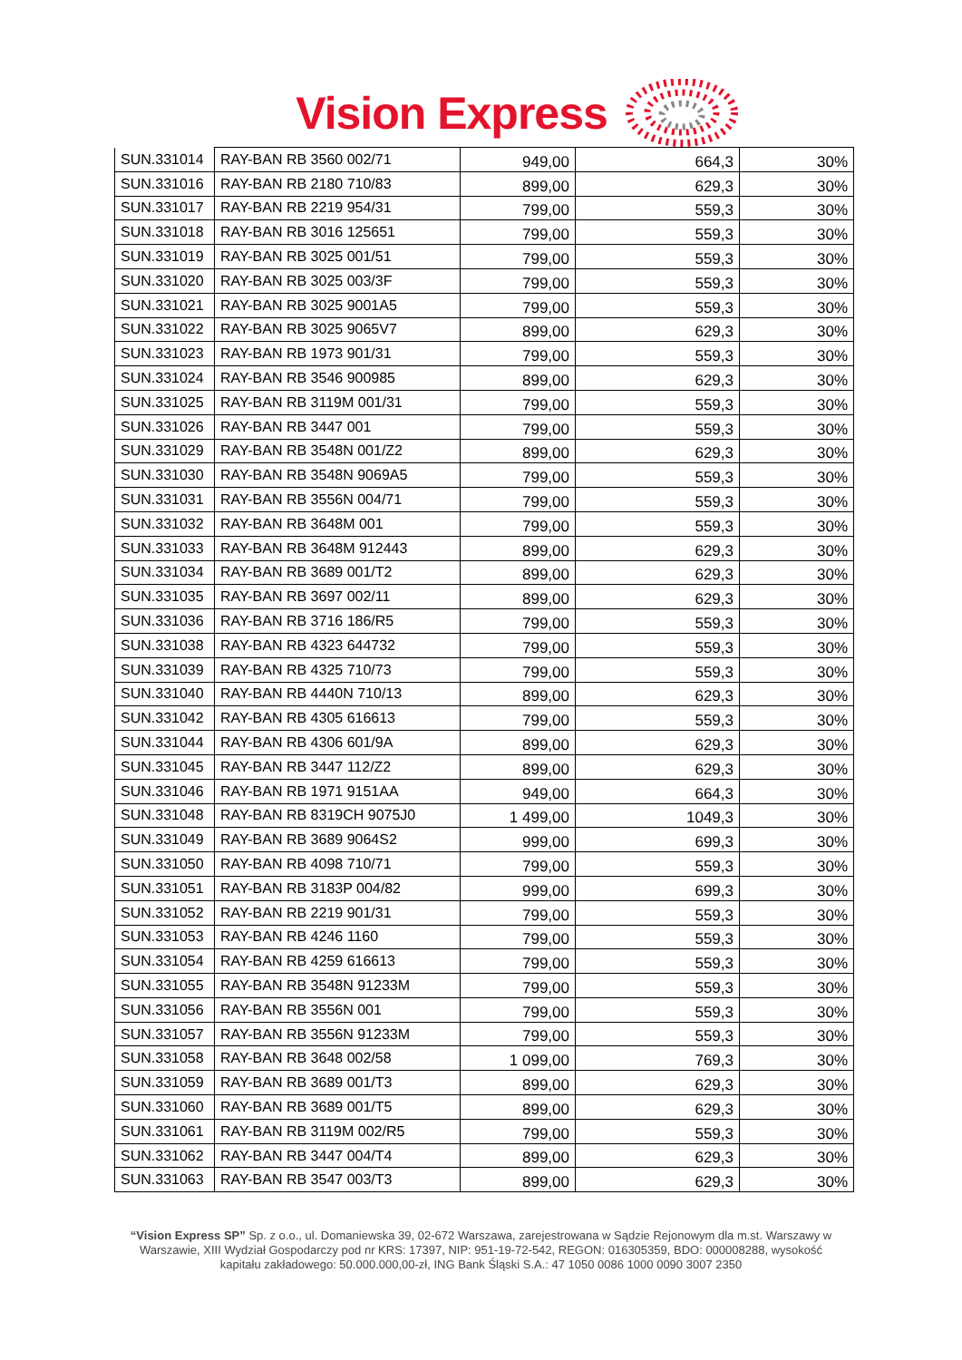Vision Express
| SUN.331014 | RAY-BAN RB 3560 002/71 | 949,00 | 664,3 | 30% |
| SUN.331016 | RAY-BAN RB 2180 710/83 | 899,00 | 629,3 | 30% |
| SUN.331017 | RAY-BAN RB 2219 954/31 | 799,00 | 559,3 | 30% |
| SUN.331018 | RAY-BAN RB 3016 125651 | 799,00 | 559,3 | 30% |
| SUN.331019 | RAY-BAN RB 3025 001/51 | 799,00 | 559,3 | 30% |
| SUN.331020 | RAY-BAN RB 3025 003/3F | 799,00 | 559,3 | 30% |
| SUN.331021 | RAY-BAN RB 3025 9001A5 | 799,00 | 559,3 | 30% |
| SUN.331022 | RAY-BAN RB 3025 9065V7 | 899,00 | 629,3 | 30% |
| SUN.331023 | RAY-BAN RB 1973 901/31 | 799,00 | 559,3 | 30% |
| SUN.331024 | RAY-BAN RB 3546 900985 | 899,00 | 629,3 | 30% |
| SUN.331025 | RAY-BAN RB 3119M 001/31 | 799,00 | 559,3 | 30% |
| SUN.331026 | RAY-BAN RB 3447 001 | 799,00 | 559,3 | 30% |
| SUN.331029 | RAY-BAN RB 3548N 001/Z2 | 899,00 | 629,3 | 30% |
| SUN.331030 | RAY-BAN RB 3548N 9069A5 | 799,00 | 559,3 | 30% |
| SUN.331031 | RAY-BAN RB 3556N 004/71 | 799,00 | 559,3 | 30% |
| SUN.331032 | RAY-BAN RB 3648M 001 | 799,00 | 559,3 | 30% |
| SUN.331033 | RAY-BAN RB 3648M 912443 | 899,00 | 629,3 | 30% |
| SUN.331034 | RAY-BAN RB 3689 001/T2 | 899,00 | 629,3 | 30% |
| SUN.331035 | RAY-BAN RB 3697 002/11 | 899,00 | 629,3 | 30% |
| SUN.331036 | RAY-BAN RB 3716 186/R5 | 799,00 | 559,3 | 30% |
| SUN.331038 | RAY-BAN RB 4323 644732 | 799,00 | 559,3 | 30% |
| SUN.331039 | RAY-BAN RB 4325 710/73 | 799,00 | 559,3 | 30% |
| SUN.331040 | RAY-BAN RB 4440N 710/13 | 899,00 | 629,3 | 30% |
| SUN.331042 | RAY-BAN RB 4305 616613 | 799,00 | 559,3 | 30% |
| SUN.331044 | RAY-BAN RB 4306 601/9A | 899,00 | 629,3 | 30% |
| SUN.331045 | RAY-BAN RB 3447 112/Z2 | 899,00 | 629,3 | 30% |
| SUN.331046 | RAY-BAN RB 1971 9151AA | 949,00 | 664,3 | 30% |
| SUN.331048 | RAY-BAN RB 8319CH 9075J0 | 1 499,00 | 1049,3 | 30% |
| SUN.331049 | RAY-BAN RB 3689 9064S2 | 999,00 | 699,3 | 30% |
| SUN.331050 | RAY-BAN RB 4098 710/71 | 799,00 | 559,3 | 30% |
| SUN.331051 | RAY-BAN RB 3183P 004/82 | 999,00 | 699,3 | 30% |
| SUN.331052 | RAY-BAN RB 2219 901/31 | 799,00 | 559,3 | 30% |
| SUN.331053 | RAY-BAN RB 4246 1160 | 799,00 | 559,3 | 30% |
| SUN.331054 | RAY-BAN RB 4259 616613 | 799,00 | 559,3 | 30% |
| SUN.331055 | RAY-BAN RB 3548N 91233M | 799,00 | 559,3 | 30% |
| SUN.331056 | RAY-BAN RB 3556N 001 | 799,00 | 559,3 | 30% |
| SUN.331057 | RAY-BAN RB 3556N 91233M | 799,00 | 559,3 | 30% |
| SUN.331058 | RAY-BAN RB 3648 002/58 | 1 099,00 | 769,3 | 30% |
| SUN.331059 | RAY-BAN RB 3689 001/T3 | 899,00 | 629,3 | 30% |
| SUN.331060 | RAY-BAN RB 3689 001/T5 | 899,00 | 629,3 | 30% |
| SUN.331061 | RAY-BAN RB 3119M 002/R5 | 799,00 | 559,3 | 30% |
| SUN.331062 | RAY-BAN RB 3447 004/T4 | 899,00 | 629,3 | 30% |
| SUN.331063 | RAY-BAN RB 3547 003/T3 | 899,00 | 629,3 | 30% |
“Vision Express SP” Sp. z o.o., ul. Domaniewska 39, 02-672 Warszawa, zarejestrowana w Sądzie Rejonowym dla m.st. Warszawy w Warszawie, XIII Wydział Gospodarczy pod nr KRS: 17397, NIP: 951-19-72-542, REGON: 016305359, BDO: 000008288, wysokość kapitału zakładowego: 50.000.000,00-zł, ING Bank Śląski S.A.: 47 1050 0086 1000 0090 3007 2350